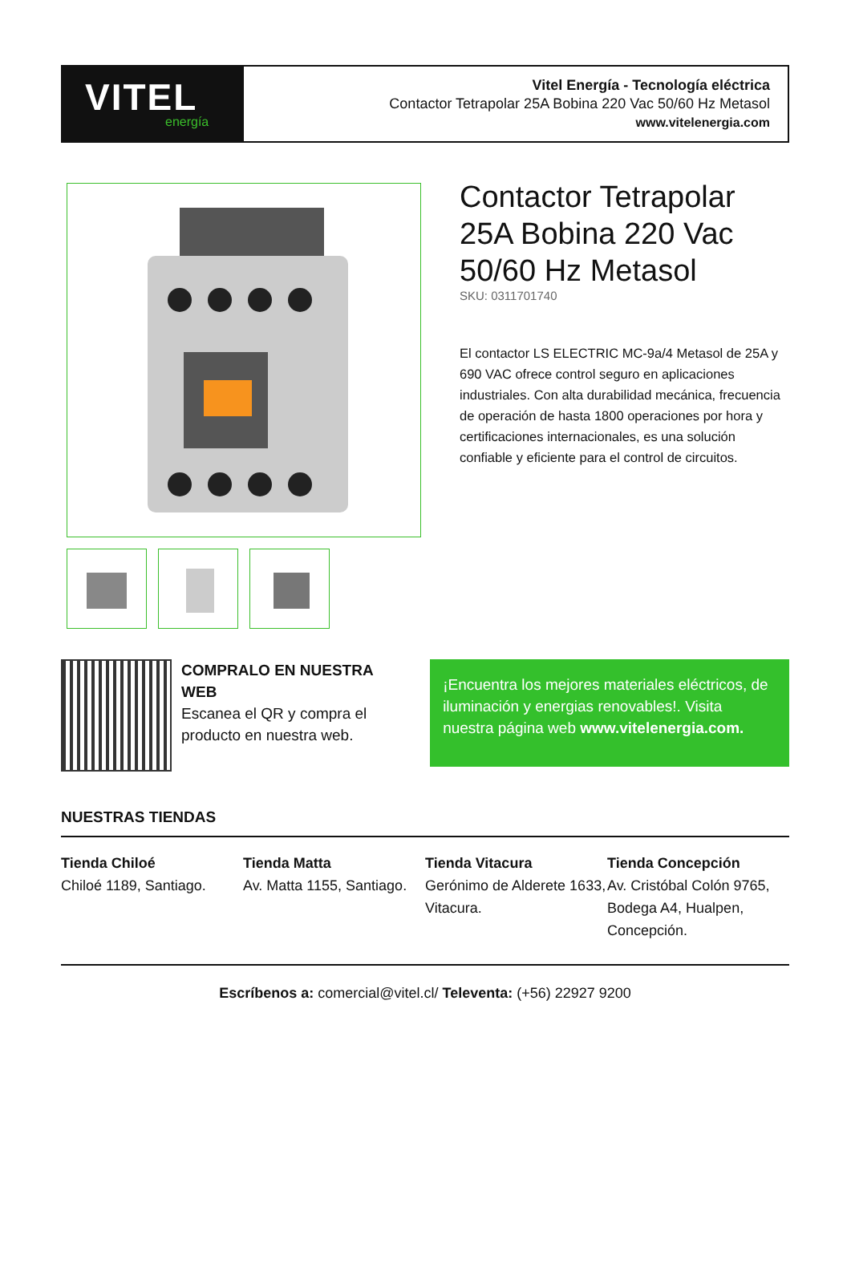VITEL
energía
Vitel Energía - Tecnología eléctrica
Contactor Tetrapolar 25A Bobina 220 Vac 50/60 Hz Metasol
www.vitelenergia.com
Contactor Tetrapolar 25A Bobina 220 Vac 50/60 Hz Metasol
SKU: 0311701740
El contactor LS ELECTRIC MC-9a/4 Metasol de 25A y 690 VAC ofrece control seguro en aplicaciones industriales. Con alta durabilidad mecánica, frecuencia de operación de hasta 1800 operaciones por hora y certificaciones internacionales, es una solución confiable y eficiente para el control de circuitos.
COMPRALO EN NUESTRA WEB
Escanea el QR y compra el producto en nuestra web.
¡Encuentra los mejores materiales eléctricos, de iluminación y energias renovables!. Visita nuestra página web www.vitelenergia.com.
NUESTRAS TIENDAS
Tienda Chiloé
Chiloé 1189, Santiago.
Tienda Matta
Av. Matta 1155, Santiago.
Tienda Vitacura
Gerónimo de Alderete 1633, Vitacura.
Tienda Concepción
Av. Cristóbal Colón 9765, Bodega A4, Hualpen, Concepción.
Escríbenos a: comercial@vitel.cl/ Televenta: (+56) 22927 9200